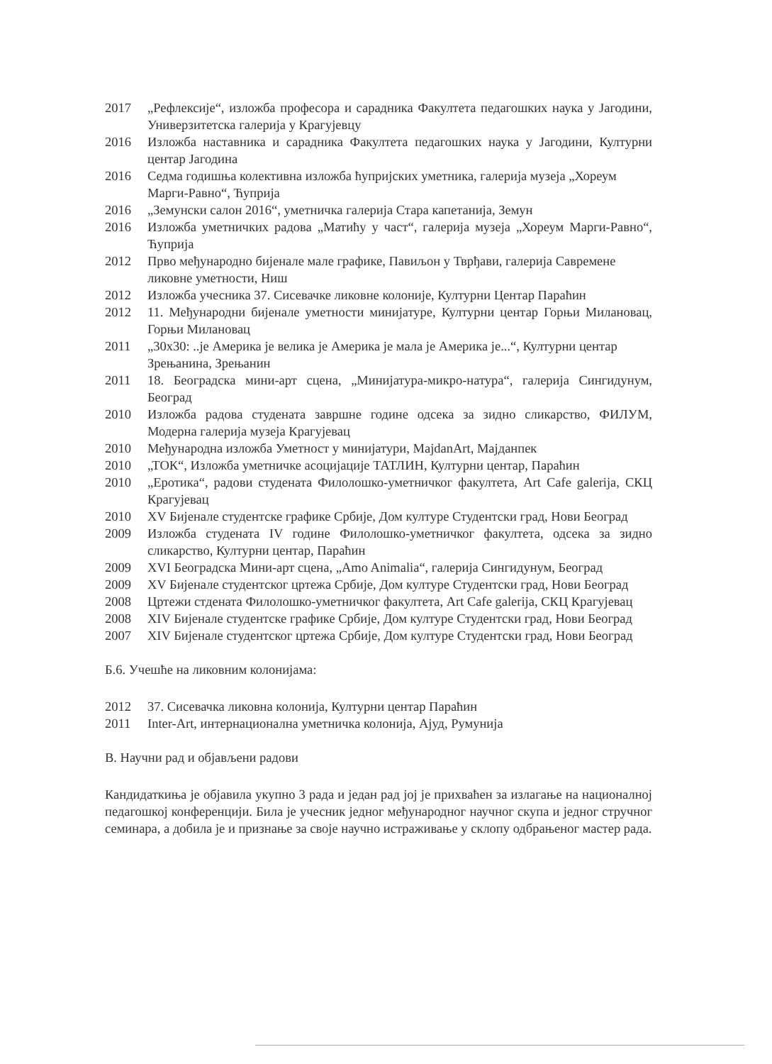2017 „Рефлексије“, изложба професора и сарадника Факултета педагошких наука у Јагодини, Универзитетска галерија у Крагујевцу
2016 Изложба наставника и сарадника Факултета педагошких наука у Јагодини, Културни центар Јагодина
2016 Седма годишња колективна изложба ћупријских уметника, галерија музеја „Хореум
Марги-Равно“, Ћуприја
2016 „Земунски салон 2016“, уметничка галерија Стара капетанија, Земун
2016 Изложба уметничких радова „Матићу у част“, галерија музеја „Хореум Марги-Равно“, Ћуприја
2012 Прво међународно бијенале мале графике, Павиљон у Тврђави, галерија Савремене ликовне уметности, Ниш
2012 Изложба учесника 37. Сисевачке ликовне колоније, Културни Центар Параћин
2012 11. Међународни бијенале уметности минијатуре, Културни центар Горњи Милановац, Горњи Милановац
2011 „30x30: ..је Америка је велика је Америка је мала је Америка је...“, Културни центар Зрењанина, Зрењанин
2011 18. Београдска мини-арт сцена, „Минијатура-микро-натура“, галерија Сингидунум, Београд
2010 Изложба радова студената завршне године одсека за зидно сликарство, ФИЛУМ, Модерна галерија музеја Крагујевац
2010 Међународна изложба Уметност у минијатури, MajdanArt, Мајданпек
2010 „ТОК“, Изложба уметничке асоцијације ТАТЛИН, Културни центар, Параћин
2010 „Еротика“, радови студената Филолошко-уметничког факултета, Art Cafe galerija, СКЦ Крагујевац
2010 XV Бијенале студентске графике Србије, Дом културе Студентски град, Нови Београд
2009 Изложба студената IV године Филолошко-уметничког факултета, одсека за зидно сликарство, Културни центар, Параћин
2009 XVI Београдска Мини-арт сцена, „Amo Animalia“, галерија Сингидунум, Београд
2009 XV Бијенале студентског цртежа Србије, Дом културе Студентски град, Нови Београд
2008 Цртежи стдената Филолошко-уметничког факултета, Art Cafe galerija, СКЦ Крагујевац
2008 XIV Бијенале студентске графике Србије, Дом културе Студентски град, Нови Београд
2007 XIV Бијенале студентског цртежа Србије, Дом културе Студентски град, Нови Београд
Б.6. Учешће на ликовним колонијама:
2012 37. Сисевачка ликовна колонија, Културни центар Параћин
2011 Inter-Art, интернационална уметничка колонија, Ајуд, Румунија
В. Научни рад и објављени радови
Кандидаткиња је објавила укупно 3 рада и један рад јој је прихваћен за излагање на националној педагошкој конференцији. Била је учесник једног међународног научног скупа и једног стручног семинара, а добила је и признање за своје научно истраживање у склопу одбрањеног мастер рада.